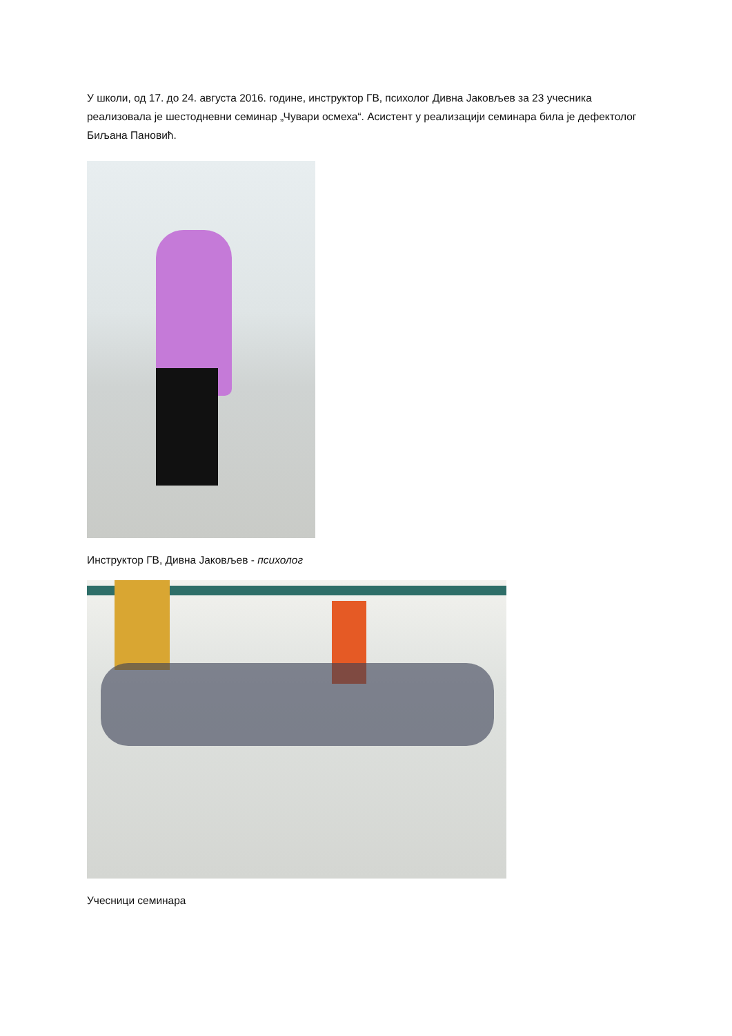У школи, од 17. до 24. августа 2016. године, инструктор ГВ, психолог Дивна Јаковљев за 23 учесника реализовала је шестодневни семинар „Чувари осмеха“. Асистент у реализацији семинара била је дефектолог Биљана Пановић.
Инструктор ГВ, Дивна Јаковљев - психолог
Учесници семинара